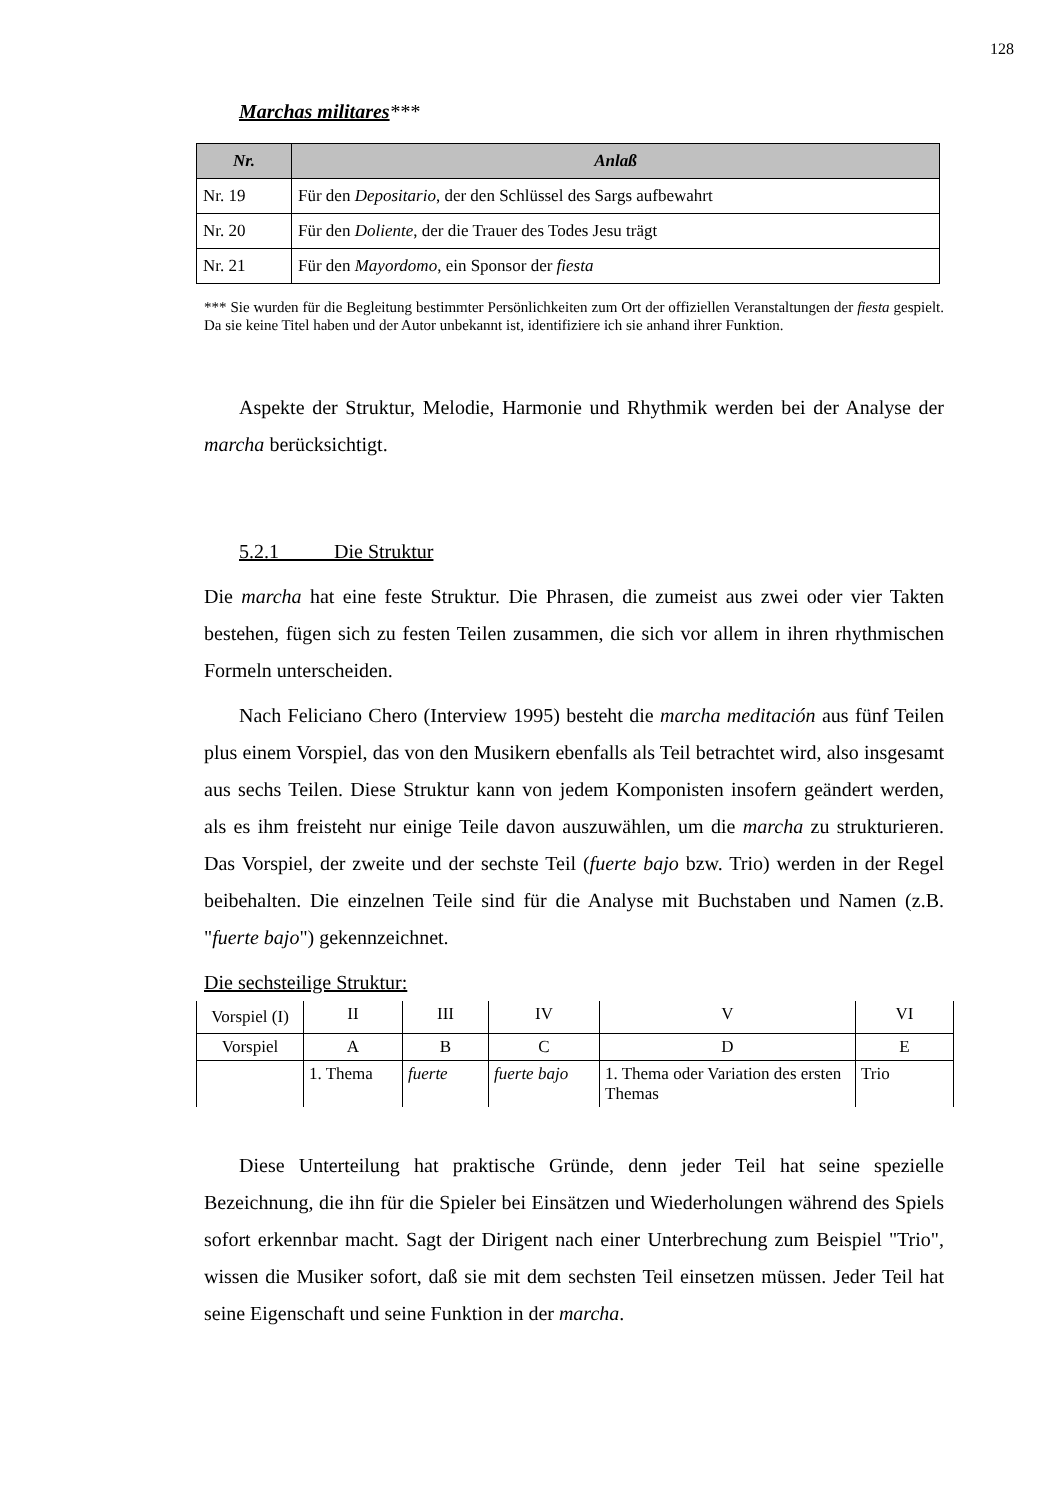128
Marchas militares***
| Nr. | Anlaß |
| --- | --- |
| Nr. 19 | Für den Depositario , der den Schlüssel des Sargs aufbewahrt |
| Nr. 20 | Für den Doliente , der die Trauer des Todes Jesu trägt |
| Nr. 21 | Für den Mayordomo , ein Sponsor der fiesta |
*** Sie wurden für die Begleitung bestimmter Persönlichkeiten zum Ort der offiziellen Veranstaltungen der fiesta gespielt. Da sie keine Titel haben und der Autor unbekannt ist, identifiziere ich sie anhand ihrer Funktion.
Aspekte der Struktur, Melodie, Harmonie und Rhythmik werden bei der Analyse der marcha berücksichtigt.
5.2.1 Die Struktur
Die marcha hat eine feste Struktur. Die Phrasen, die zumeist aus zwei oder vier Takten bestehen, fügen sich zu festen Teilen zusammen, die sich vor allem in ihren rhythmischen Formeln unterscheiden.
Nach Feliciano Chero (Interview 1995) besteht die marcha meditación aus fünf Teilen plus einem Vorspiel, das von den Musikern ebenfalls als Teil betrachtet wird, also insgesamt aus sechs Teilen. Diese Struktur kann von jedem Komponisten insofern geändert werden, als es ihm freisteht nur einige Teile davon auszuwählen, um die marcha zu strukturieren. Das Vorspiel, der zweite und der sechste Teil (fuerte bajo bzw. Trio) werden in der Regel beibehalten. Die einzelnen Teile sind für die Analyse mit Buchstaben und Namen (z.B. "fuerte bajo") gekennzeichnet.
Die sechsteilige Struktur:
| Vorspiel (I) | II | III | IV | V | VI |
| Vorspiel | A | B | C | D | E |
| | 1. Thema | fuerte | fuerte bajo | 1. Thema oder Variation des ersten Themas | Trio |
Diese Unterteilung hat praktische Gründe, denn jeder Teil hat seine spezielle Bezeichnung, die ihn für die Spieler bei Einsätzen und Wiederholungen während des Spiels sofort erkennbar macht. Sagt der Dirigent nach einer Unterbrechung zum Beispiel "Trio", wissen die Musiker sofort, daß sie mit dem sechsten Teil einsetzen müssen. Jeder Teil hat seine Eigenschaft und seine Funktion in der marcha.